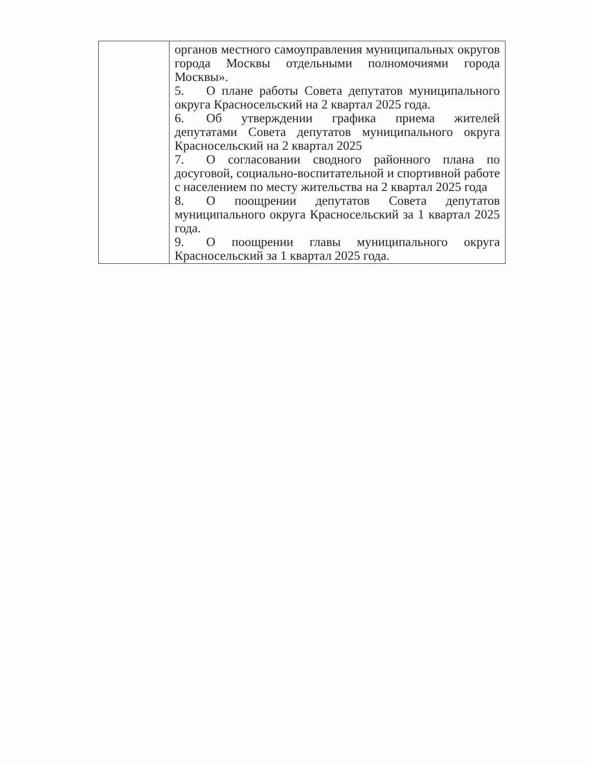| | органов местного самоуправления муниципальных округов города Москвы отдельными полномочиями города Москвы». 5. О плане работы Совета депутатов муниципального округа Красносельский на 2 квартал 2025 года. 6. Об утверждении графика приема жителей депутатами Совета депутатов муниципального округа Красносельский на 2 квартал 2025 7. О согласовании сводного районного плана по досуговой, социально-воспитательной и спортивной работе с населением по месту жительства на 2 квартал 2025 года 8. О поощрении депутатов Совета депутатов муниципального округа Красносельский за 1 квартал 2025 года. 9. О поощрении главы муниципального округа Красносельский за 1 квартал 2025 года. |